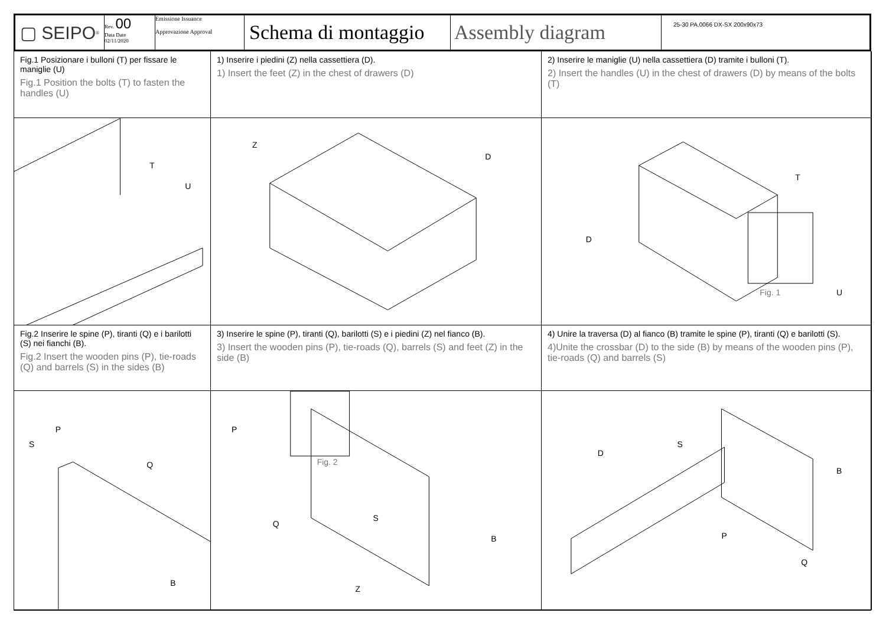▢ SEIPO<sup>®</sup> Rev. 00
Data Date
02/11/2020
Emissione Issuance
Approvazione Approval
Schema di montaggio
Assembly diagram
25-30 PA.0066 DX-SX 200x90x73
Fig.1 Posizionare i bulloni (T) per fissare le maniglie (U)
Fig.1 Position the bolts (T) to fasten the handles (U)
1) Inserire i piedini (Z) nella cassettiera (D).
1) Insert the feet (Z) in the chest of drawers (D)
2) Inserire le maniglie (U) nella cassettiera (D) tramite i bulloni (T).
2) Insert the handles (U) in the chest of drawers (D) by means of the bolts (T)
T
U
Z
D
Fig. 1
T
D
U
Fig.2 Inserire le spine (P), tiranti (Q) e i barilotti (S) nei fianchi (B).
Fig.2 Insert the wooden pins (P), tie-roads (Q) and barrels (S) in the sides (B)
3) Inserire le spine (P), tiranti (Q), barilotti (S) e i piedini (Z) nel fianco (B).
3) Insert the wooden pins (P), tie-roads (Q), barrels (S) and feet (Z) in the side (B)
4) Unire la traversa (D) al fianco (B) tramite le spine (P), tiranti (Q) e barilotti (S).
4)Unite the crossbar (D) to the side (B) by means of the wooden pins (P), tie-roads (Q) and barrels (S)
P
S
Q
B
Fig. 2
P
Q
S
B
Z
D
S
B
P
Q